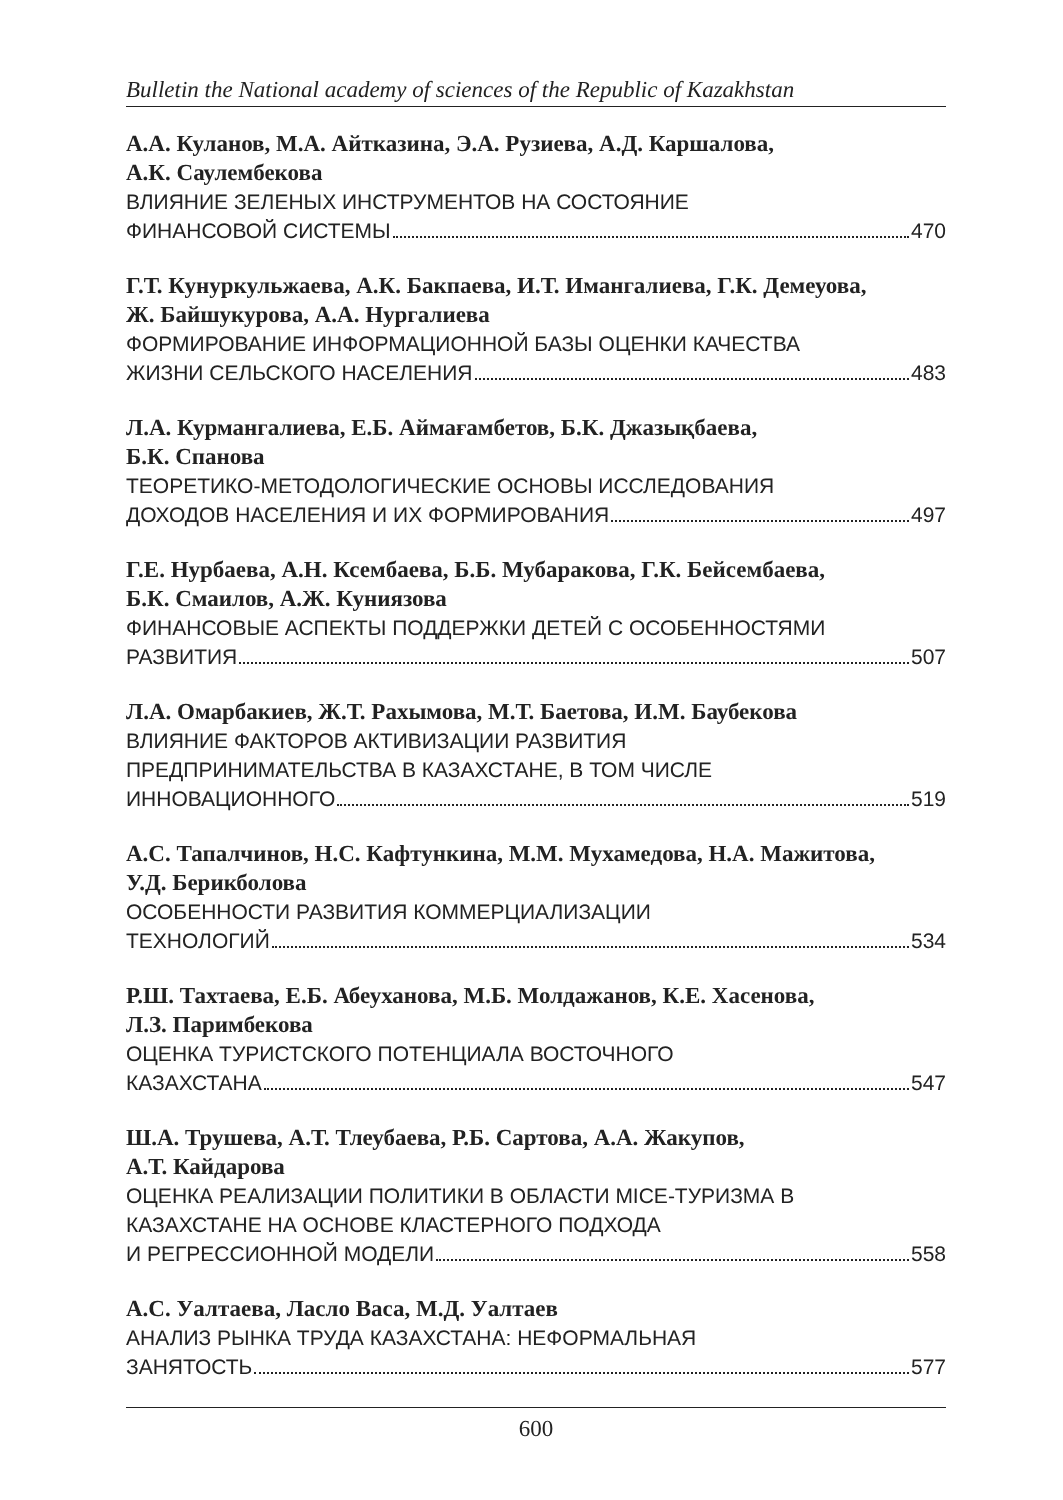Bulletin the National academy of sciences of the Republic of Kazakhstan
А.А. Куланов, М.А. Айтказина, Э.А. Рузиева, А.Д. Каршалова,
А.К. Саулембекова
ВЛИЯНИЕ ЗЕЛЕНЫХ ИНСТРУМЕНТОВ НА СОСТОЯНИЕ
ФИНАНСОВОЙ СИСТЕМЫ 470
Г.Т. Кунуркульжаева, А.К. Бакпаева, И.Т. Имангалиева, Г.К. Демеуова,
Ж. Байшукурова, А.А. Нургалиева
ФОРМИРОВАНИЕ ИНФОРМАЦИОННОЙ БАЗЫ ОЦЕНКИ КАЧЕСТВА
ЖИЗНИ СЕЛЬСКОГО НАСЕЛЕНИЯ 483
Л.А. Курмангалиева, Е.Б. Аймағамбетов, Б.К. Джазықбаева,
Б.К. Спанова
ТЕОРЕТИКО-МЕТОДОЛОГИЧЕСКИЕ ОСНОВЫ ИССЛЕДОВАНИЯ
ДОХОДОВ НАСЕЛЕНИЯ И ИХ ФОРМИРОВАНИЯ 497
Г.Е. Нурбаева, А.Н. Ксембаева, Б.Б. Мубаракова, Г.К. Бейсембаева,
Б.К. Смаилов, А.Ж. Куниязова
ФИНАНСОВЫЕ АСПЕКТЫ ПОДДЕРЖКИ ДЕТЕЙ С ОСОБЕННОСТЯМИ
РАЗВИТИЯ 507
Л.А. Омарбакиев, Ж.Т. Рахымова, М.Т. Баетова, И.М. Баубекова
ВЛИЯНИЕ ФАКТОРОВ АКТИВИЗАЦИИ РАЗВИТИЯ
ПРЕДПРИНИМАТЕЛЬСТВА В КАЗАХСТАНЕ, В ТОМ ЧИСЛЕ
ИННОВАЦИОННОГО 519
А.С. Тапалчинов, Н.С. Кафтункина, М.М. Мухамедова, Н.А. Мажитова,
У.Д. Берикболова
ОСОБЕННОСТИ РАЗВИТИЯ КОММЕРЦИАЛИЗАЦИИ
ТЕХНОЛОГИЙ 534
Р.Ш. Тахтаева, Е.Б. Абеуханова, М.Б. Молдажанов, К.Е. Хасенова,
Л.З. Паримбекова
ОЦЕНКА ТУРИСТСКОГО ПОТЕНЦИАЛА ВОСТОЧНОГО
КАЗАХСТАНА 547
Ш.А. Трушева, А.Т. Тлеубаева, Р.Б. Сартова, А.А. Жакупов,
А.Т. Кайдарова
ОЦЕНКА РЕАЛИЗАЦИИ ПОЛИТИКИ В ОБЛАСТИ MICE-ТУРИЗМА В
КАЗАХСТАНЕ НА ОСНОВЕ КЛАСТЕРНОГО ПОДХОДА
И РЕГРЕССИОННОЙ МОДЕЛИ 558
А.С. Уалтаева, Ласло Васа, М.Д. Уалтаев
АНАЛИЗ РЫНКА ТРУДА КАЗАХСТАНА: НЕФОРМАЛЬНАЯ
ЗАНЯТОСТЬ 577
600